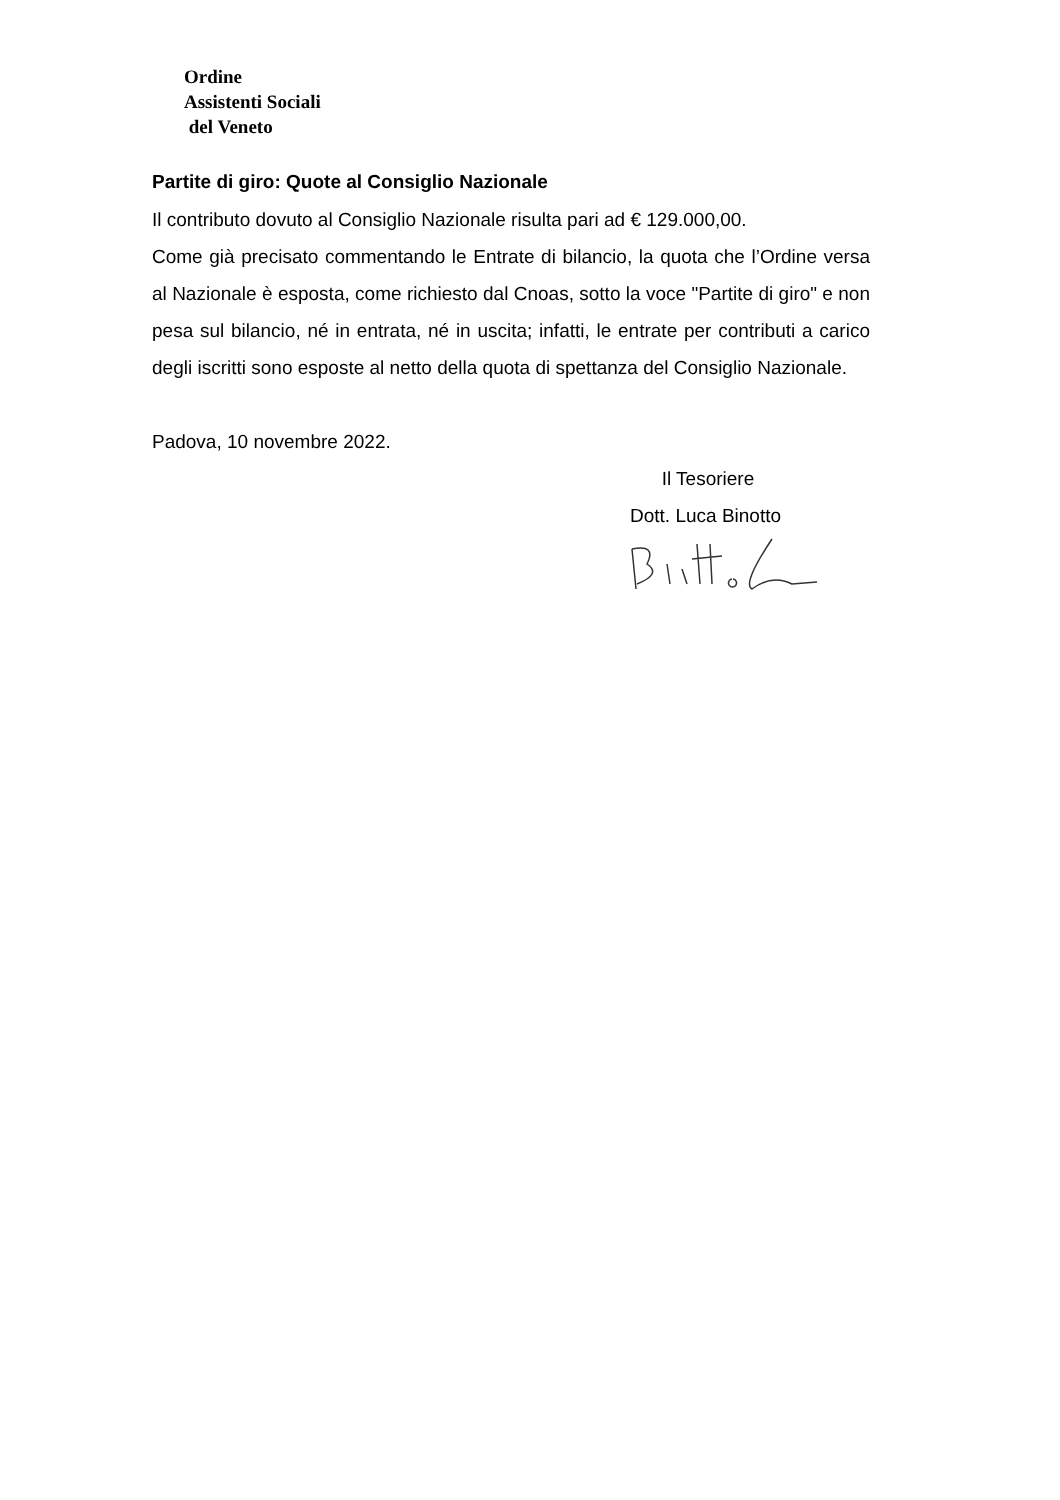Ordine
Assistenti Sociali
del Veneto
Partite di giro: Quote al Consiglio Nazionale
Il contributo dovuto al Consiglio Nazionale risulta pari ad € 129.000,00.
Come già precisato commentando le Entrate di bilancio, la quota che l’Ordine versa al Nazionale è esposta, come richiesto dal Cnoas, sotto la voce "Partite di giro" e non pesa sul bilancio, né in entrata, né in uscita; infatti, le entrate per contributi a carico degli iscritti sono esposte al netto della quota di spettanza del Consiglio Nazionale.
Padova, 10 novembre 2022.
Il Tesoriere
Dott. Luca Binotto